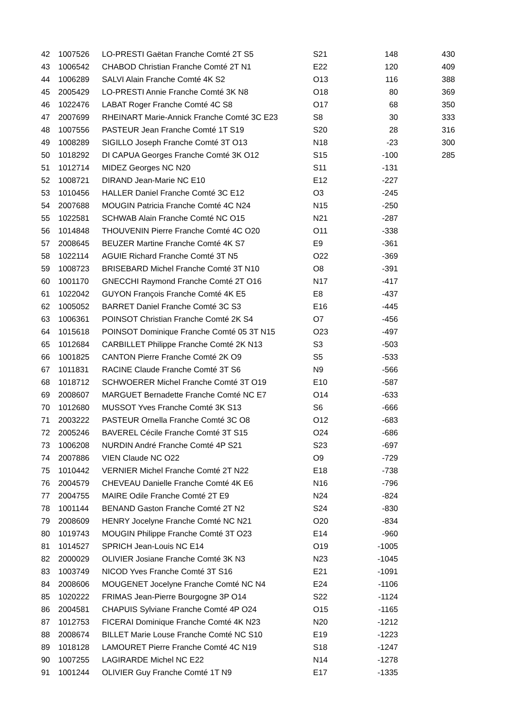| 42 | 1007526 | LO-PRESTI Gaëtan Franche Comté 2T S5 | S21 | 148 | 430 |
| 43 | 1006542 | CHABOD Christian Franche Comté 2T N1 | E22 | 120 | 409 |
| 44 | 1006289 | SALVI Alain Franche Comté 4K S2 | O13 | 116 | 388 |
| 45 | 2005429 | LO-PRESTI Annie Franche Comté 3K N8 | O18 | 80 | 369 |
| 46 | 1022476 | LABAT Roger Franche Comté 4C S8 | O17 | 68 | 350 |
| 47 | 2007699 | RHEINART Marie-Annick Franche Comté 3C E23 | S8 | 30 | 333 |
| 48 | 1007556 | PASTEUR Jean Franche Comté 1T S19 | S20 | 28 | 316 |
| 49 | 1008289 | SIGILLO Joseph Franche Comté 3T O13 | N18 | -23 | 300 |
| 50 | 1018292 | DI CAPUA Georges Franche Comté 3K O12 | S15 | -100 | 285 |
| 51 | 1012714 | MIDEZ Georges NC N20 | S11 | -131 | |
| 52 | 1008721 | DIRAND Jean-Marie NC E10 | E12 | -227 | |
| 53 | 1010456 | HALLER Daniel Franche Comté 3C E12 | O3 | -245 | |
| 54 | 2007688 | MOUGIN Patricia Franche Comté 4C N24 | N15 | -250 | |
| 55 | 1022581 | SCHWAB Alain Franche Comté NC O15 | N21 | -287 | |
| 56 | 1014848 | THOUVENIN Pierre Franche Comté 4C O20 | O11 | -338 | |
| 57 | 2008645 | BEUZER Martine Franche Comté 4K S7 | E9 | -361 | |
| 58 | 1022114 | AGUIE Richard Franche Comté 3T N5 | O22 | -369 | |
| 59 | 1008723 | BRISEBARD Michel Franche Comté 3T N10 | O8 | -391 | |
| 60 | 1001170 | GNECCHI Raymond Franche Comté 2T O16 | N17 | -417 | |
| 61 | 1022042 | GUYON François Franche Comté 4K E5 | E8 | -437 | |
| 62 | 1005052 | BARRET Daniel Franche Comté 3C S3 | E16 | -445 | |
| 63 | 1006361 | POINSOT Christian Franche Comté 2K S4 | O7 | -456 | |
| 64 | 1015618 | POINSOT Dominique Franche Comté 05 3T N15 | O23 | -497 | |
| 65 | 1012684 | CARBILLET Philippe Franche Comté 2K N13 | S3 | -503 | |
| 66 | 1001825 | CANTON Pierre Franche Comté 2K O9 | S5 | -533 | |
| 67 | 1011831 | RACINE Claude Franche Comté 3T S6 | N9 | -566 | |
| 68 | 1018712 | SCHWOERER Michel Franche Comté 3T O19 | E10 | -587 | |
| 69 | 2008607 | MARGUET Bernadette Franche Comté NC E7 | O14 | -633 | |
| 70 | 1012680 | MUSSOT Yves Franche Comté 3K S13 | S6 | -666 | |
| 71 | 2003222 | PASTEUR Ornella Franche Comté 3C O8 | O12 | -683 | |
| 72 | 2005246 | BAVEREL Cécile Franche Comté 3T S15 | O24 | -686 | |
| 73 | 1006208 | NURDIN André Franche Comté 4P S21 | S23 | -697 | |
| 74 | 2007886 | VIEN Claude NC O22 | O9 | -729 | |
| 75 | 1010442 | VERNIER Michel Franche Comté 2T N22 | E18 | -738 | |
| 76 | 2004579 | CHEVEAU Danielle Franche Comté 4K E6 | N16 | -796 | |
| 77 | 2004755 | MAIRE Odile Franche Comté 2T E9 | N24 | -824 | |
| 78 | 1001144 | BENAND Gaston Franche Comté 2T N2 | S24 | -830 | |
| 79 | 2008609 | HENRY Jocelyne Franche Comté NC N21 | O20 | -834 | |
| 80 | 1019743 | MOUGIN Philippe Franche Comté 3T O23 | E14 | -960 | |
| 81 | 1014527 | SPRICH Jean-Louis NC E14 | O19 | -1005 | |
| 82 | 2000029 | OLIVIER Josiane Franche Comté 3K N3 | N23 | -1045 | |
| 83 | 1003749 | NICOD Yves Franche Comté 3T S16 | E21 | -1091 | |
| 84 | 2008606 | MOUGENET Jocelyne Franche Comté NC N4 | E24 | -1106 | |
| 85 | 1020222 | FRIMAS Jean-Pierre Bourgogne 3P O14 | S22 | -1124 | |
| 86 | 2004581 | CHAPUIS Sylviane Franche Comté 4P O24 | O15 | -1165 | |
| 87 | 1012753 | FICERAI Dominique Franche Comté 4K N23 | N20 | -1212 | |
| 88 | 2008674 | BILLET Marie Louse Franche Comté NC S10 | E19 | -1223 | |
| 89 | 1018128 | LAMOURET Pierre Franche Comté 4C N19 | S18 | -1247 | |
| 90 | 1007255 | LAGIRARDE Michel NC E22 | N14 | -1278 | |
| 91 | 1001244 | OLIVIER Guy Franche Comté 1T N9 | E17 | -1335 | |